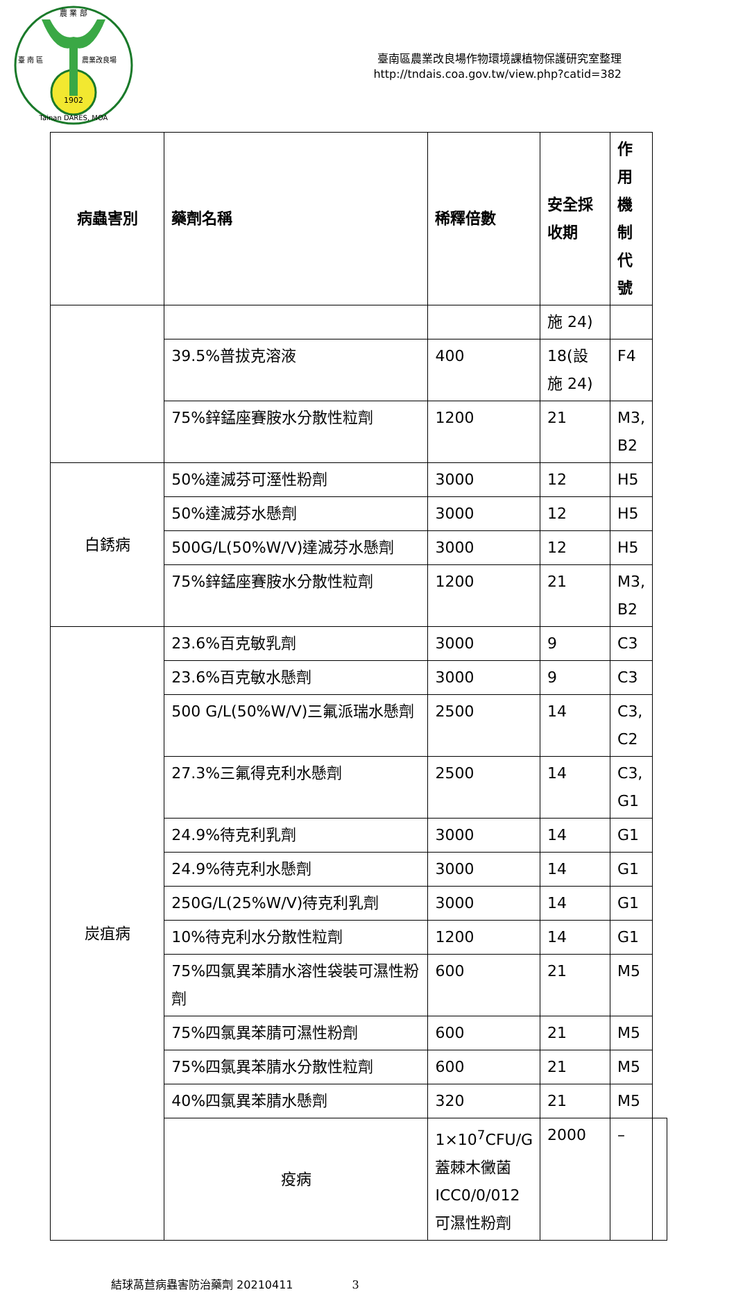農 業 部
1902
臺 南 區
農業改良場
Tainan DARES, MOA
臺南區農業改良場作物環境課植物保護研究室整理
http://tndais.coa.gov.tw/view.php?catid=382
| 病蟲害別 | 藥劑名稱 | 稀釋倍數 | 安全採收期 | 作用機制代號 | |
| --- | --- | --- | --- | --- | --- |
| | | | 施 24) | | |
| | 39.5%普拔克溶液 | 400 | 18(設施 24) | F4 | |
| | 75%鋅錳座賽胺水分散性粒劑 | 1200 | 21 | M3, B2 | |
| 白銹病 | 50%達滅芬可溼性粉劑 | 3000 | 12 | H5 | |
| | 50%達滅芬水懸劑 | 3000 | 12 | H5 | |
| | 500G/L(50%W/V)達滅芬水懸劑 | 3000 | 12 | H5 | |
| | 75%鋅錳座賽胺水分散性粒劑 | 1200 | 21 | M3, B2 | |
| 炭疽病 | 23.6%百克敏乳劑 | 3000 | 9 | C3 | |
| | 23.6%百克敏水懸劑 | 3000 | 9 | C3 | |
| | 500 G/L(50%W/V)三氟派瑞水懸劑 | 2500 | 14 | C3, C2 | |
| | 27.3%三氟得克利水懸劑 | 2500 | 14 | C3, G1 | |
| | 24.9%待克利乳劑 | 3000 | 14 | G1 | |
| | 24.9%待克利水懸劑 | 3000 | 14 | G1 | |
| | 250G/L(25%W/V)待克利乳劑 | 3000 | 14 | G1 | |
| | 10%待克利水分散性粒劑 | 1200 | 14 | G1 | |
| | 75%四氯異苯腈水溶性袋裝可濕性粉劑 | 600 | 21 | M5 | |
| | 75%四氯異苯腈可濕性粉劑 | 600 | 21 | M5 | |
| | 75%四氯異苯腈水分散性粒劑 | 600 | 21 | M5 | |
| | 40%四氯異苯腈水懸劑 | 320 | 21 | M5 | |
| | 疫病 | 1×10<sup>7</sup>CFU/G蓋棘木黴菌 ICC0/0/012可濕性粉劑 | 2000 | – | |
結球萵苣病蟲害防治藥劑 20210411 3